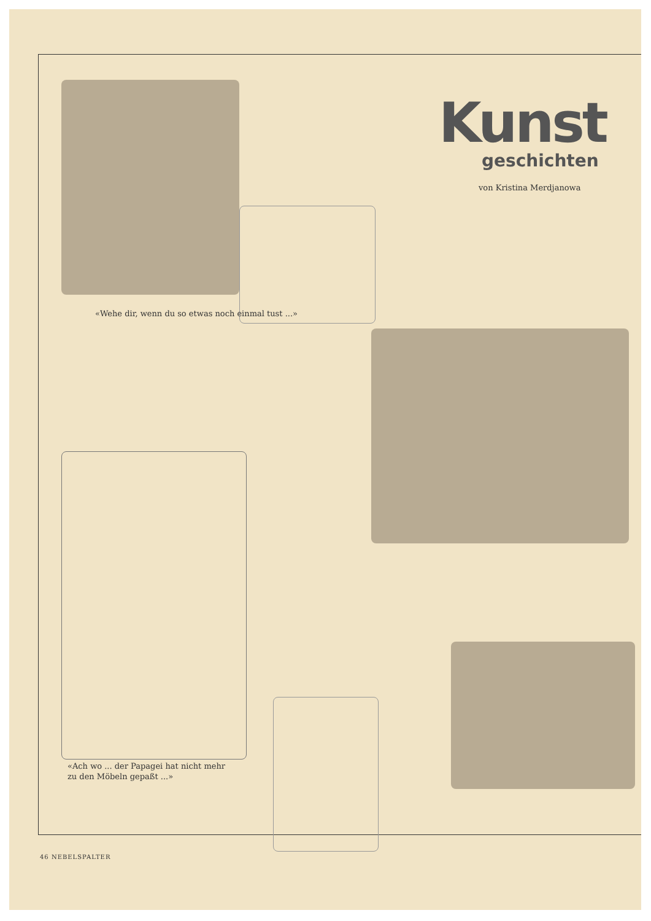Kunst
geschichten
von Kristina Merdjanowa
«Wehe dir, wenn du so etwas noch einmal tust ...»
«Ach wo ... der Papagei hat nicht mehr
zu den Möbeln gepaßt ...»
46 NEBELSPALTER